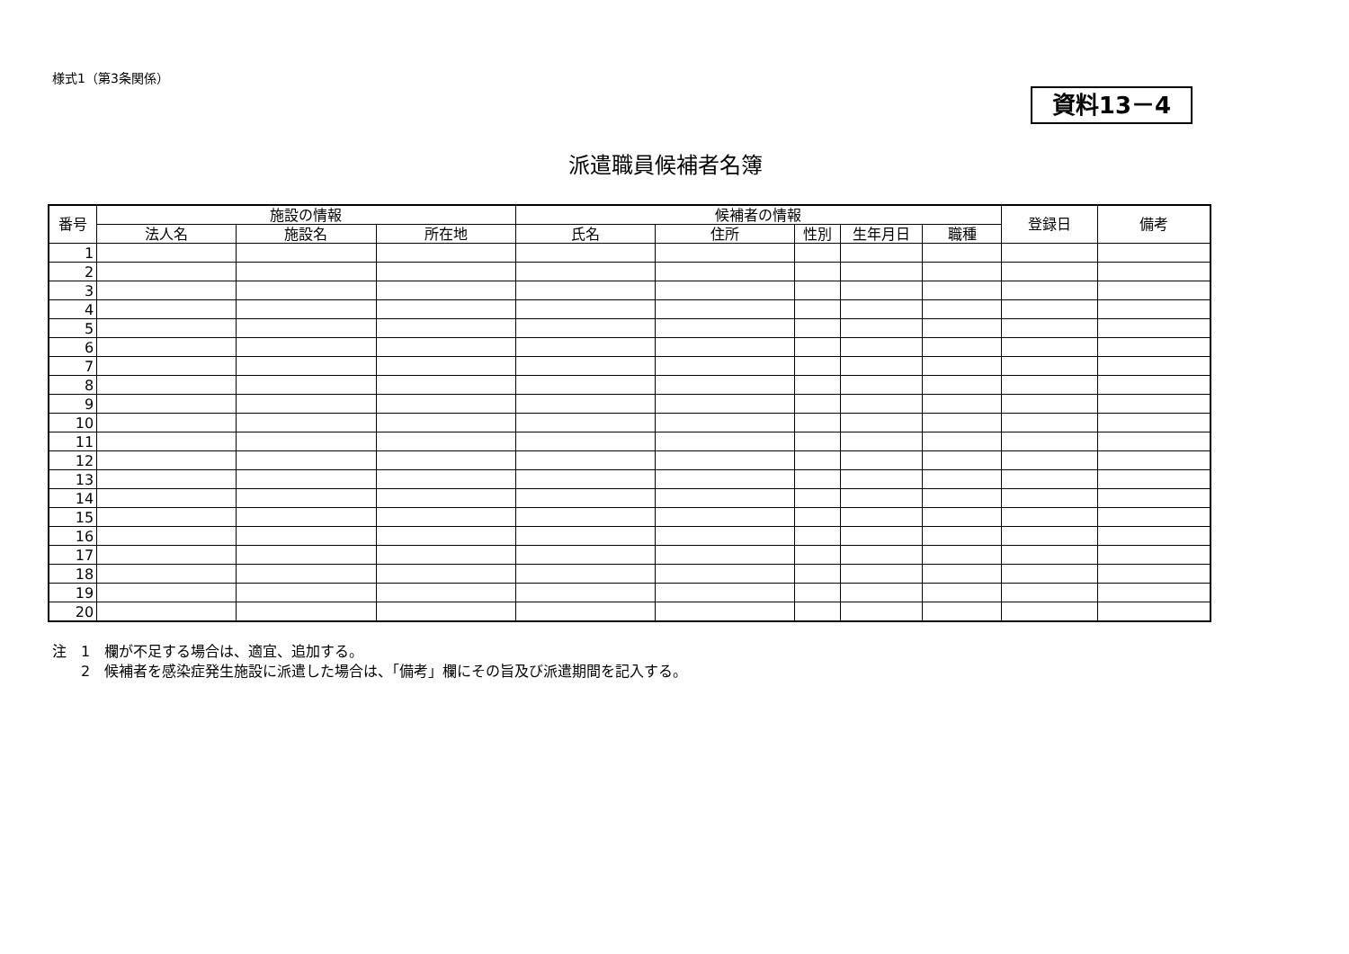様式1（第3条関係）
資料13－4
派遣職員候補者名簿
| 番号 | 施設の情報 | | | 候補者の情報 | | | | | 登録日 | 備考 |
| --- | --- | --- | --- | --- | --- | --- | --- | --- | --- | --- |
| | 法人名 | 施設名 | 所在地 | 氏名 | 住所 | 性別 | 生年月日 | 職種 | | |
| 1 | | | | | | | | | | |
| 2 | | | | | | | | | | |
| 3 | | | | | | | | | | |
| 4 | | | | | | | | | | |
| 5 | | | | | | | | | | |
| 6 | | | | | | | | | | |
| 7 | | | | | | | | | | |
| 8 | | | | | | | | | | |
| 9 | | | | | | | | | | |
| 10 | | | | | | | | | | |
| 11 | | | | | | | | | | |
| 12 | | | | | | | | | | |
| 13 | | | | | | | | | | |
| 14 | | | | | | | | | | |
| 15 | | | | | | | | | | |
| 16 | | | | | | | | | | |
| 17 | | | | | | | | | | |
| 18 | | | | | | | | | | |
| 19 | | | | | | | | | | |
| 20 | | | | | | | | | | |
注　1　欄が不足する場合は、適宜、追加する。
　　2　候補者を感染症発生施設に派遣した場合は、「備考」欄にその旨及び派遣期間を記入する。